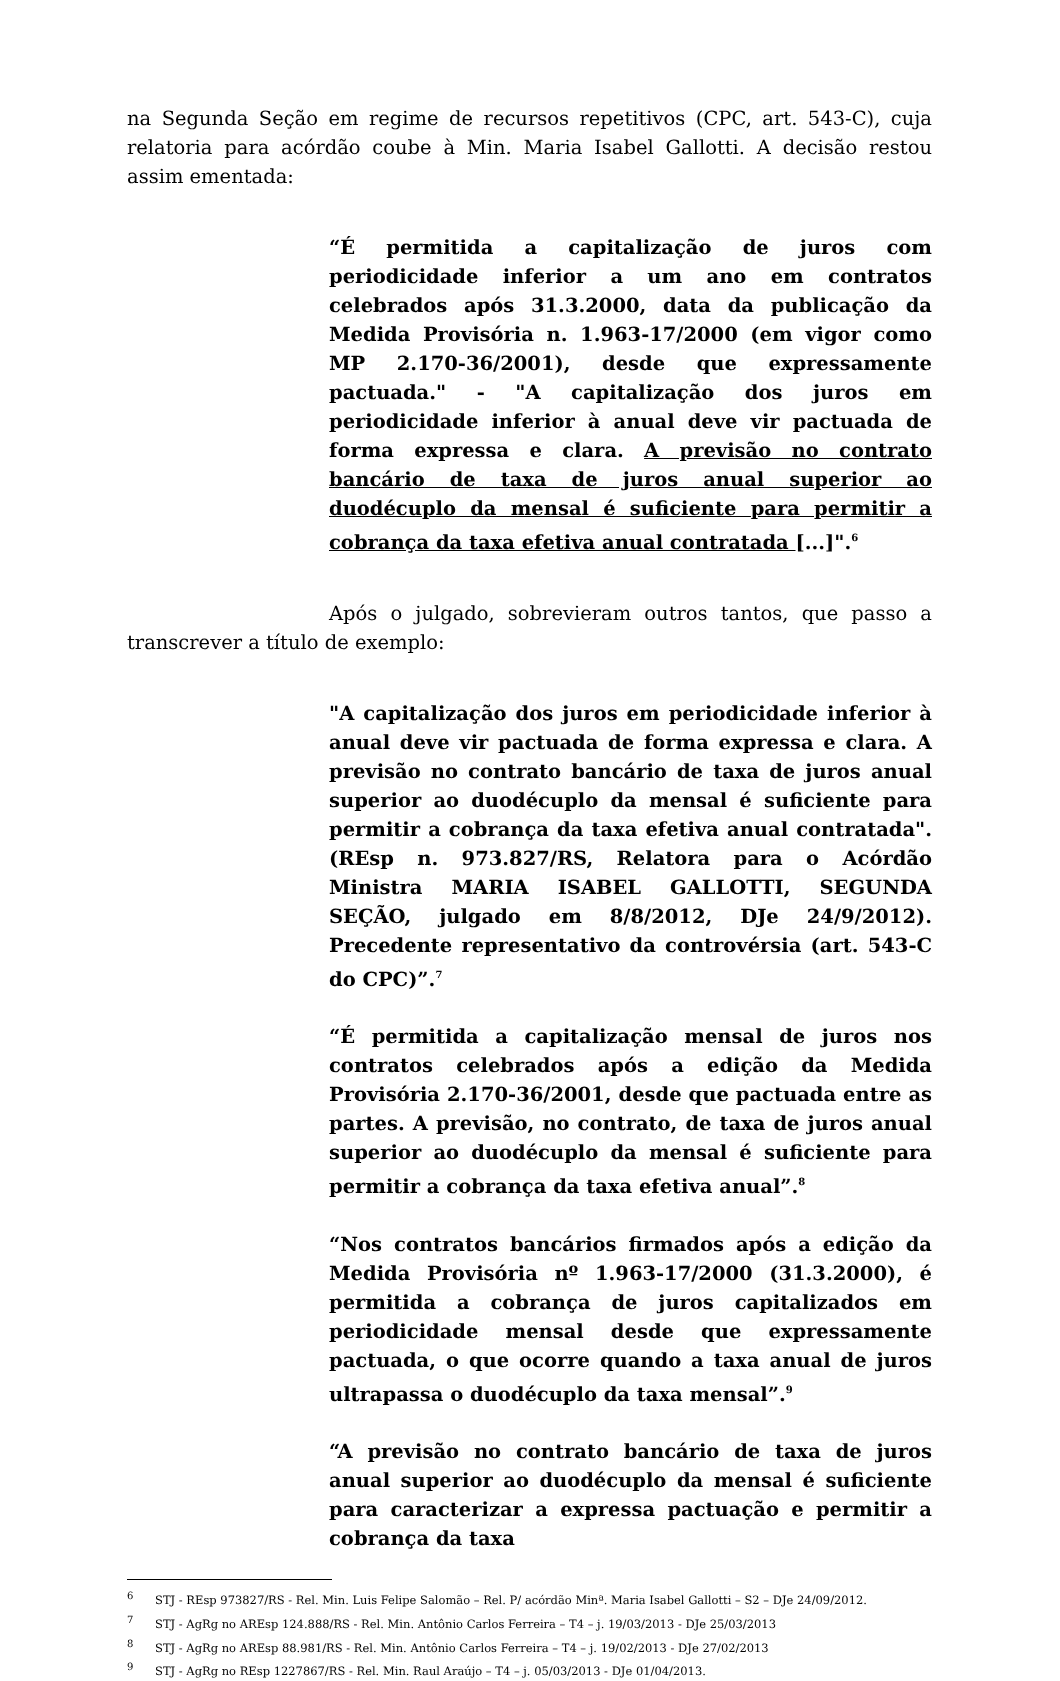na Segunda Seção em regime de recursos repetitivos (CPC, art. 543-C), cuja relatoria para acórdão coube à Min. Maria Isabel Gallotti. A decisão restou assim ementada:
“É permitida a capitalização de juros com periodicidade inferior a um ano em contratos celebrados após 31.3.2000, data da publicação da Medida Provisória n. 1.963-17/2000 (em vigor como MP 2.170-36/2001), desde que expressamente pactuada." - "A capitalização dos juros em periodicidade inferior à anual deve vir pactuada de forma expressa e clara. A previsão no contrato bancário de taxa de juros anual superior ao duodécuplo da mensal é suficiente para permitir a cobrança da taxa efetiva anual contratada [...]".<sup>6</sup>
Após o julgado, sobrevieram outros tantos, que passo a transcrever a título de exemplo:
"A capitalização dos juros em periodicidade inferior à anual deve vir pactuada de forma expressa e clara. A previsão no contrato bancário de taxa de juros anual superior ao duodécuplo da mensal é suficiente para permitir a cobrança da taxa efetiva anual contratada". (REsp n. 973.827/RS, Relatora para o Acórdão Ministra MARIA ISABEL GALLOTTI, SEGUNDA SEÇÃO, julgado em 8/8/2012, DJe 24/9/2012). Precedente representativo da controvérsia (art. 543-C do CPC)”.<sup>7</sup>
“É permitida a capitalização mensal de juros nos contratos celebrados após a edição da Medida Provisória 2.170-36/2001, desde que pactuada entre as partes. A previsão, no contrato, de taxa de juros anual superior ao duodécuplo da mensal é suficiente para permitir a cobrança da taxa efetiva anual”.<sup>8</sup>
“Nos contratos bancários firmados após a edição da Medida Provisória nº 1.963-17/2000 (31.3.2000), é permitida a cobrança de juros capitalizados em periodicidade mensal desde que expressamente pactuada, o que ocorre quando a taxa anual de juros ultrapassa o duodécuplo da taxa mensal”.<sup>9</sup>
“A previsão no contrato bancário de taxa de juros anual superior ao duodécuplo da mensal é suficiente para caracterizar a expressa pactuação e permitir a cobrança da taxa
<sup>6</sup> STJ - REsp 973827/RS - Rel. Min. Luis Felipe Salomão – Rel. P/ acórdão Minª. Maria Isabel Gallotti – S2 – DJe 24/09/2012.
<sup>7</sup> STJ - AgRg no AREsp 124.888/RS - Rel. Min. Antônio Carlos Ferreira – T4 – j. 19/03/2013 - DJe 25/03/2013
<sup>8</sup> STJ - AgRg no AREsp 88.981/RS - Rel. Min. Antônio Carlos Ferreira – T4 – j. 19/02/2013 - DJe 27/02/2013
<sup>9</sup> STJ - AgRg no REsp 1227867/RS - Rel. Min. Raul Araújo – T4 – j. 05/03/2013 - DJe 01/04/2013.